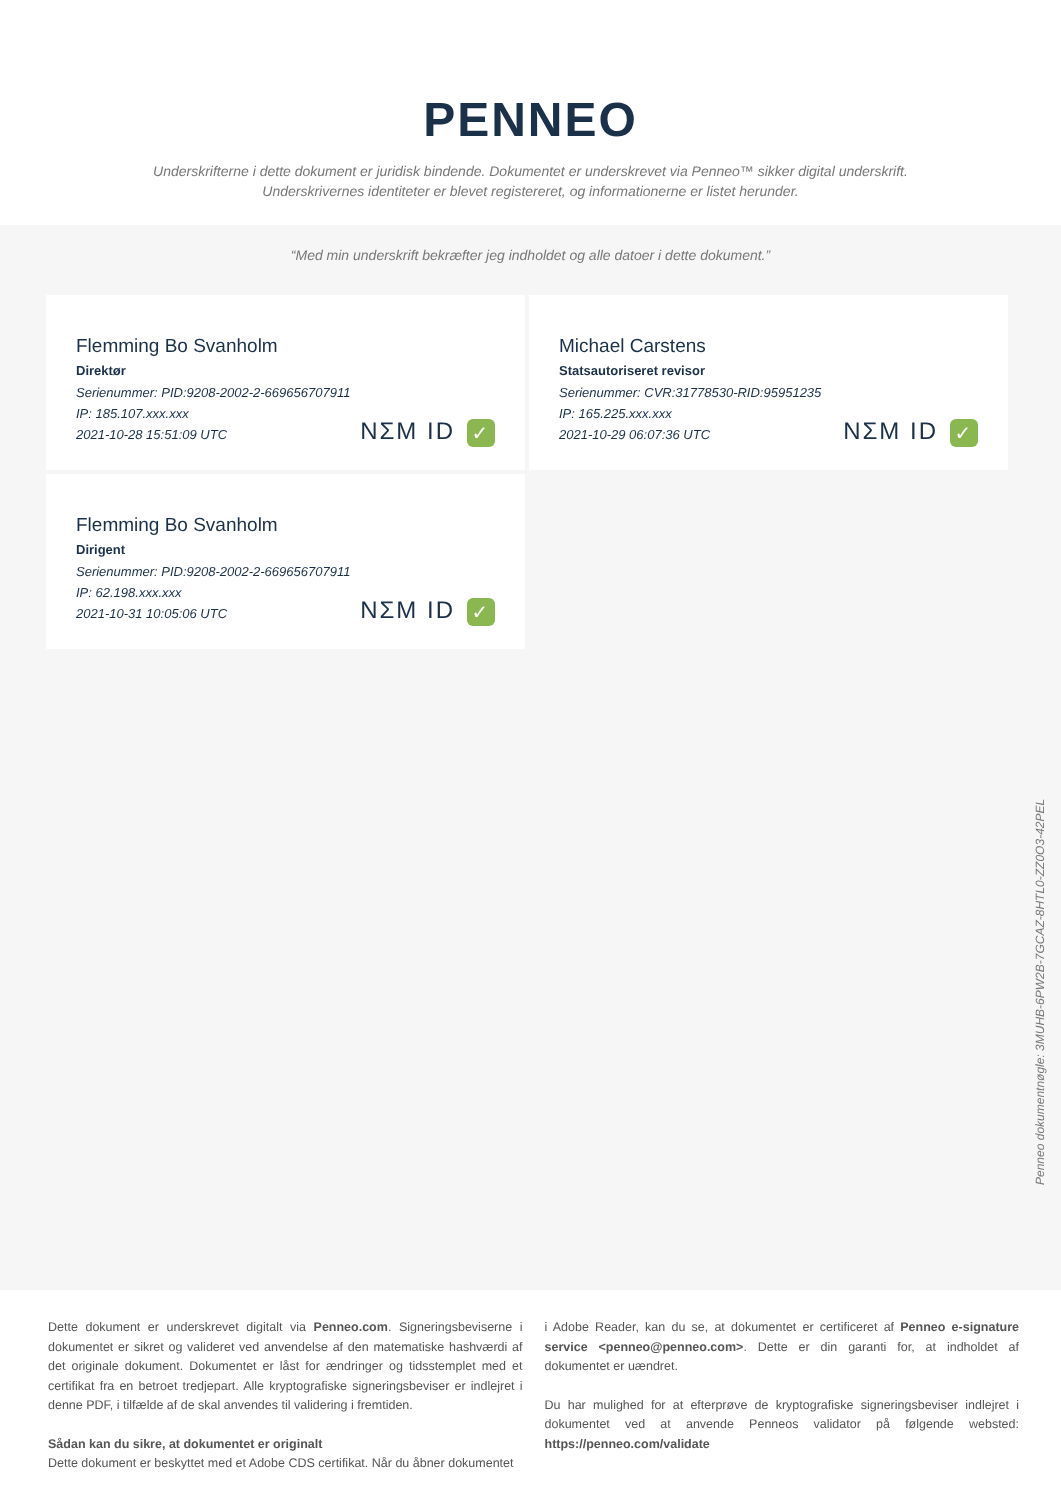PENNEO
Underskrifterne i dette dokument er juridisk bindende. Dokumentet er underskrevet via Penneo™ sikker digital underskrift.
Underskrivernes identiteter er blevet registereret, og informationerne er listet herunder.
“Med min underskrift bekræfter jeg indholdet og alle datoer i dette dokument.”
Flemming Bo Svanholm
Direktør
Serienummer: PID:9208-2002-2-669656707911
IP: 185.107.xxx.xxx
2021-10-28 15:51:09 UTC
NΣM ID ✓
Michael Carstens
Statsautoriseret revisor
Serienummer: CVR:31778530-RID:95951235
IP: 165.225.xxx.xxx
2021-10-29 06:07:36 UTC
NΣM ID ✓
Flemming Bo Svanholm
Dirigent
Serienummer: PID:9208-2002-2-669656707911
IP: 62.198.xxx.xxx
2021-10-31 10:05:06 UTC
NΣM ID ✓
Penneo dokumentnøgle: 3MUHB-6PW2B-7GCAZ-8HTL0-ZZ0O3-42PEL
Dette dokument er underskrevet digitalt via Penneo.com. Signeringsbeviserne i dokumentet er sikret og valideret ved anvendelse af den matematiske hashværdi af det originale dokument. Dokumentet er låst for ændringer og tidsstemplet med et certifikat fra en betroet tredjepart. Alle kryptografiske signeringsbeviser er indlejret i denne PDF, i tilfælde af de skal anvendes til validering i fremtiden.
Sådan kan du sikre, at dokumentet er originalt
Dette dokument er beskyttet med et Adobe CDS certifikat. Når du åbner dokumentet
i Adobe Reader, kan du se, at dokumentet er certificeret af Penneo e-signature service <penneo@penneo.com>. Dette er din garanti for, at indholdet af dokumentet er uændret.
Du har mulighed for at efterprøve de kryptografiske signeringsbeviser indlejret i dokumentet ved at anvende Penneos validator på følgende websted: https://penneo.com/validate